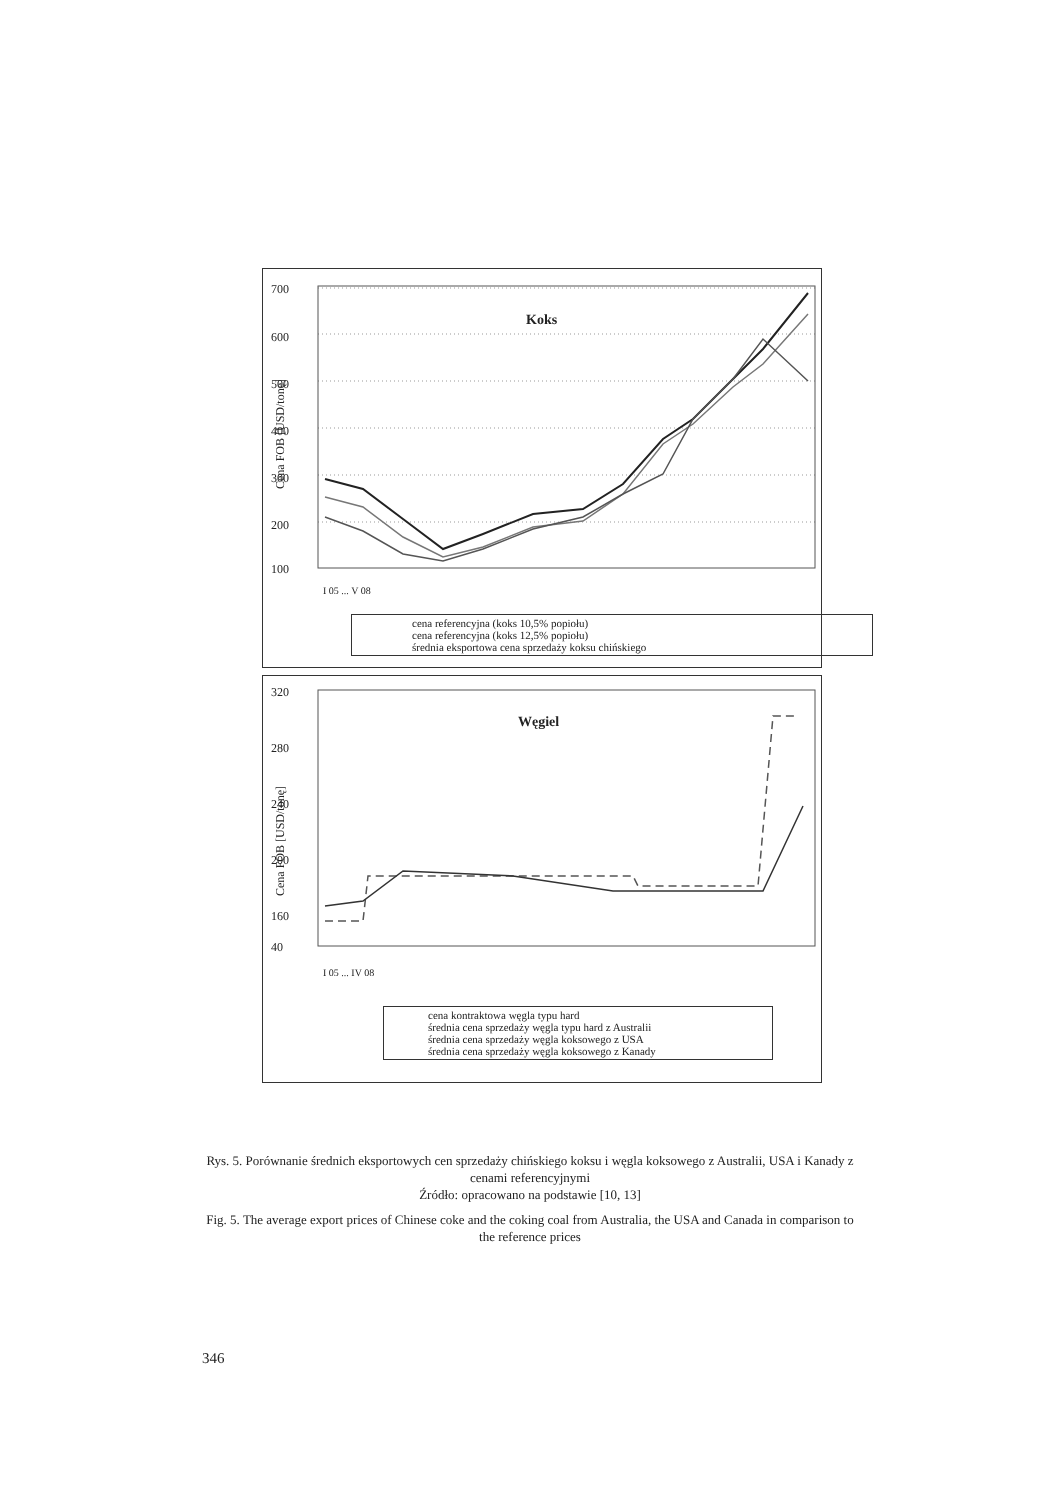700
600
500
400
300
200
100
Koks
Cena FOB [USD/tonę]
I 05 ... V 08
cena referencyjna (koks 10,5% popiołu)
cena referencyjna (koks 12,5% popiołu)
średnia eksportowa cena sprzedaży koksu chińskiego
320
280
240
200
160
40
Węgiel
Cena FOB [USD/tonę]
I 05 ... IV 08
cena kontraktowa węgla typu hard
średnia cena sprzedaży węgla typu hard z Australii
średnia cena sprzedaży węgla koksowego z USA
średnia cena sprzedaży węgla koksowego z Kanady
Rys. 5. Porównanie średnich eksportowych cen sprzedaży chińskiego koksu i węgla koksowego z Australii, USA i Kanady z cenami referencyjnymi
Źródło: opracowano na podstawie [10, 13]
Fig. 5. The average export prices of Chinese coke and the coking coal from Australia, the USA and Canada in comparison to the reference prices
346